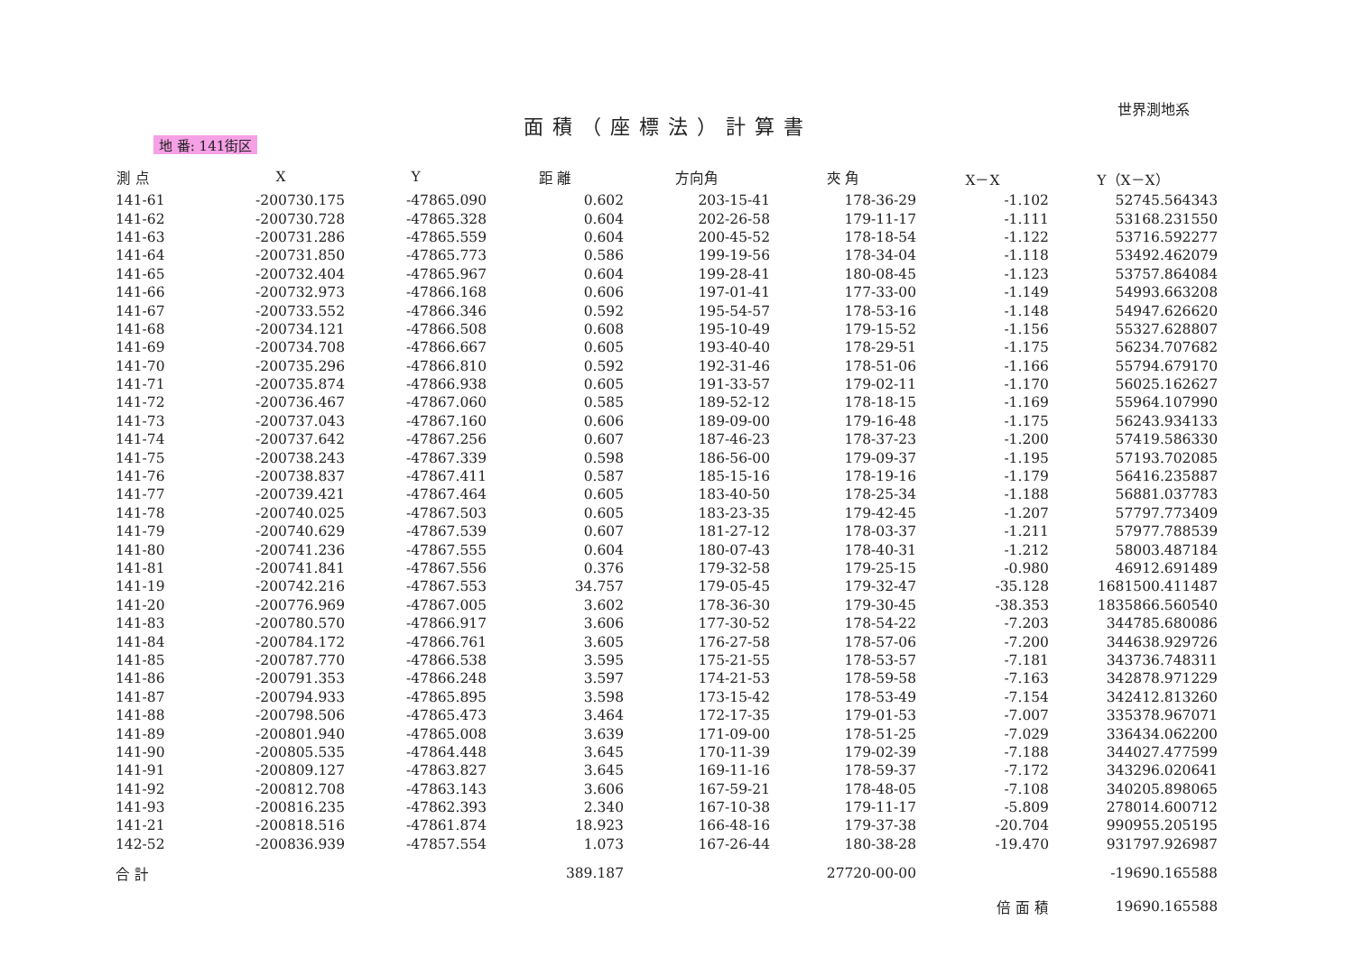世界測地系
面積（座標法）計算書
地 番: 141街区
| 測 点 | X | Y | 距 離 | 方向角 | 夾 角 | X－X | Y（X－X） |
| --- | --- | --- | --- | --- | --- | --- | --- |
| 141-61 | -200730.175 | -47865.090 | 0.602 | 203-15-41 | 178-36-29 | -1.102 | 52745.564343 |
| 141-62 | -200730.728 | -47865.328 | 0.604 | 202-26-58 | 179-11-17 | -1.111 | 53168.231550 |
| 141-63 | -200731.286 | -47865.559 | 0.604 | 200-45-52 | 178-18-54 | -1.122 | 53716.592277 |
| 141-64 | -200731.850 | -47865.773 | 0.586 | 199-19-56 | 178-34-04 | -1.118 | 53492.462079 |
| 141-65 | -200732.404 | -47865.967 | 0.604 | 199-28-41 | 180-08-45 | -1.123 | 53757.864084 |
| 141-66 | -200732.973 | -47866.168 | 0.606 | 197-01-41 | 177-33-00 | -1.149 | 54993.663208 |
| 141-67 | -200733.552 | -47866.346 | 0.592 | 195-54-57 | 178-53-16 | -1.148 | 54947.626620 |
| 141-68 | -200734.121 | -47866.508 | 0.608 | 195-10-49 | 179-15-52 | -1.156 | 55327.628807 |
| 141-69 | -200734.708 | -47866.667 | 0.605 | 193-40-40 | 178-29-51 | -1.175 | 56234.707682 |
| 141-70 | -200735.296 | -47866.810 | 0.592 | 192-31-46 | 178-51-06 | -1.166 | 55794.679170 |
| 141-71 | -200735.874 | -47866.938 | 0.605 | 191-33-57 | 179-02-11 | -1.170 | 56025.162627 |
| 141-72 | -200736.467 | -47867.060 | 0.585 | 189-52-12 | 178-18-15 | -1.169 | 55964.107990 |
| 141-73 | -200737.043 | -47867.160 | 0.606 | 189-09-00 | 179-16-48 | -1.175 | 56243.934133 |
| 141-74 | -200737.642 | -47867.256 | 0.607 | 187-46-23 | 178-37-23 | -1.200 | 57419.586330 |
| 141-75 | -200738.243 | -47867.339 | 0.598 | 186-56-00 | 179-09-37 | -1.195 | 57193.702085 |
| 141-76 | -200738.837 | -47867.411 | 0.587 | 185-15-16 | 178-19-16 | -1.179 | 56416.235887 |
| 141-77 | -200739.421 | -47867.464 | 0.605 | 183-40-50 | 178-25-34 | -1.188 | 56881.037783 |
| 141-78 | -200740.025 | -47867.503 | 0.605 | 183-23-35 | 179-42-45 | -1.207 | 57797.773409 |
| 141-79 | -200740.629 | -47867.539 | 0.607 | 181-27-12 | 178-03-37 | -1.211 | 57977.788539 |
| 141-80 | -200741.236 | -47867.555 | 0.604 | 180-07-43 | 178-40-31 | -1.212 | 58003.487184 |
| 141-81 | -200741.841 | -47867.556 | 0.376 | 179-32-58 | 179-25-15 | -0.980 | 46912.691489 |
| 141-19 | -200742.216 | -47867.553 | 34.757 | 179-05-45 | 179-32-47 | -35.128 | 1681500.411487 |
| 141-20 | -200776.969 | -47867.005 | 3.602 | 178-36-30 | 179-30-45 | -38.353 | 1835866.560540 |
| 141-83 | -200780.570 | -47866.917 | 3.606 | 177-30-52 | 178-54-22 | -7.203 | 344785.680086 |
| 141-84 | -200784.172 | -47866.761 | 3.605 | 176-27-58 | 178-57-06 | -7.200 | 344638.929726 |
| 141-85 | -200787.770 | -47866.538 | 3.595 | 175-21-55 | 178-53-57 | -7.181 | 343736.748311 |
| 141-86 | -200791.353 | -47866.248 | 3.597 | 174-21-53 | 178-59-58 | -7.163 | 342878.971229 |
| 141-87 | -200794.933 | -47865.895 | 3.598 | 173-15-42 | 178-53-49 | -7.154 | 342412.813260 |
| 141-88 | -200798.506 | -47865.473 | 3.464 | 172-17-35 | 179-01-53 | -7.007 | 335378.967071 |
| 141-89 | -200801.940 | -47865.008 | 3.639 | 171-09-00 | 178-51-25 | -7.029 | 336434.062200 |
| 141-90 | -200805.535 | -47864.448 | 3.645 | 170-11-39 | 179-02-39 | -7.188 | 344027.477599 |
| 141-91 | -200809.127 | -47863.827 | 3.645 | 169-11-16 | 178-59-37 | -7.172 | 343296.020641 |
| 141-92 | -200812.708 | -47863.143 | 3.606 | 167-59-21 | 178-48-05 | -7.108 | 340205.898065 |
| 141-93 | -200816.235 | -47862.393 | 2.340 | 167-10-38 | 179-11-17 | -5.809 | 278014.600712 |
| 141-21 | -200818.516 | -47861.874 | 18.923 | 166-48-16 | 179-37-38 | -20.704 | 990955.205195 |
| 142-52 | -200836.939 | -47857.554 | 1.073 | 167-26-44 | 180-38-28 | -19.470 | 931797.926987 |
| 合 計 | | | 389.187 | | 27720-00-00 | | -19690.165588 |
| | | | | | | 倍 面 積 | 19690.165588 |